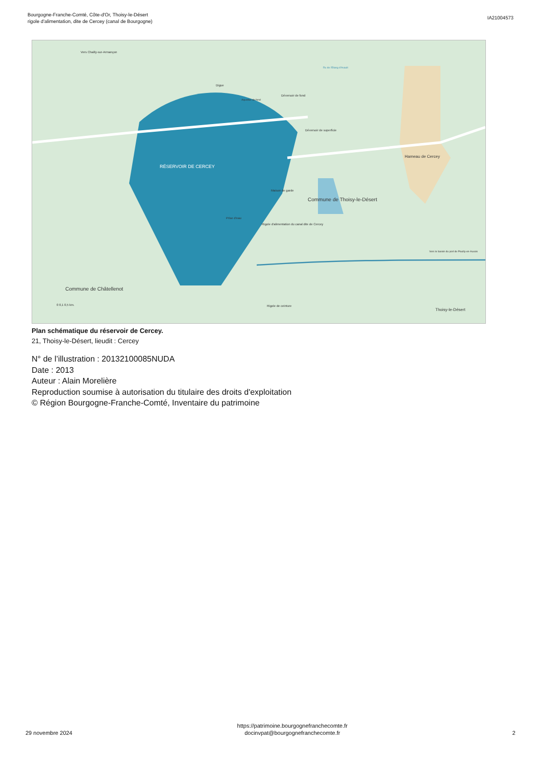Bourgogne-Franche-Comté, Côte-d'Or, Thoisy-le-Désert
rigole d'alimentation, dite de Cercey (canal de Bourgogne)
IA21004573
RÉSERVOIR DE CERCEY
Commune de Thoisy-le-Désert
Commune de Châtellenot
Hameau de Cercey
Thoisy-le-Désert
Digue
Déversoir de fond
Déversoir de superficie
Maison de garde
Prise d'eau
Rigole d'alimentation du canal dite de Cercey
Vers Chailly-sur-Armançon
Aqueduc de fond
Ru de l'Etang d'Avault
Rigole de ceinture
Vers le bassin du port de Pouilly-en-Auxois
0 0,1 0,5 km.
Plan schématique du réservoir de Cercey.
21, Thoisy-le-Désert, lieudit : Cercey
N° de l’illustration : 20132100085NUDA
Date : 2013
Auteur : Alain Morelière
Reproduction soumise à autorisation du titulaire des droits d'exploitation
© Région Bourgogne-Franche-Comté, Inventaire du patrimoine
29 novembre 2024
https://patrimoine.bourgognefranchecomte.fr
docinvpat@bourgognefranchecomte.fr
2